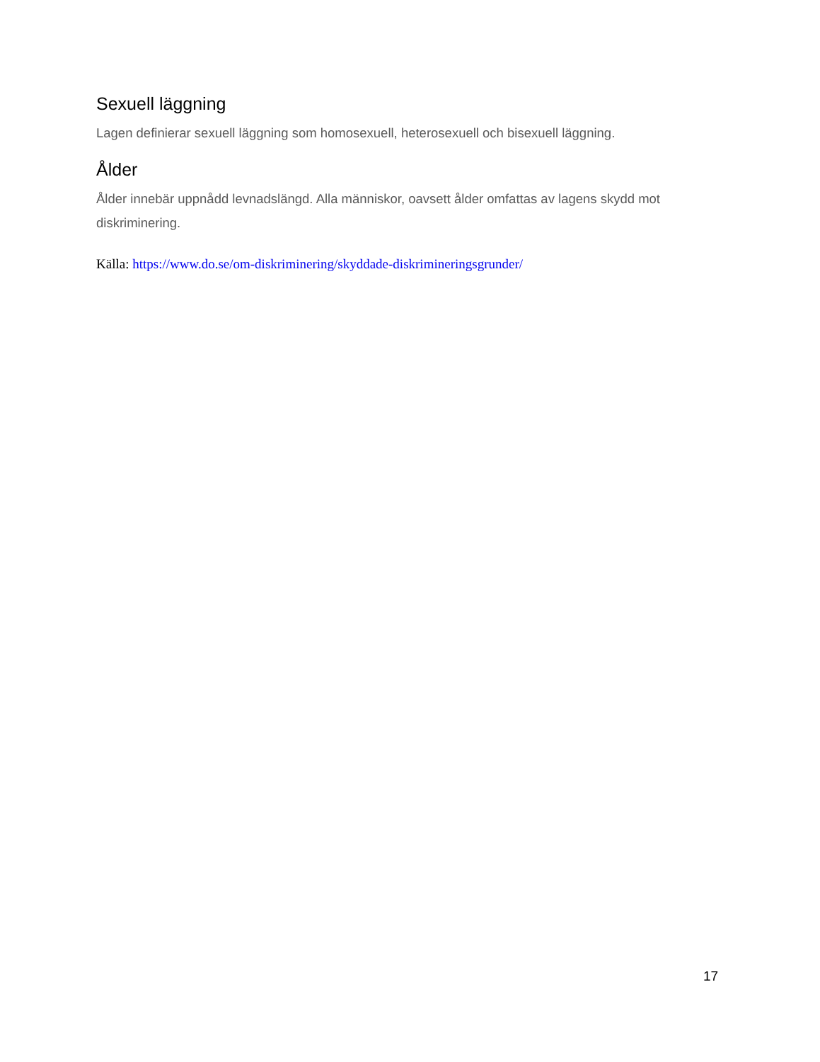Sexuell läggning
Lagen definierar sexuell läggning som homosexuell, heterosexuell och bisexuell läggning.
Ålder
Ålder innebär uppnådd levnadslängd. Alla människor, oavsett ålder omfattas av lagens skydd mot diskriminering.
Källa: https://www.do.se/om-diskriminering/skyddade-diskrimineringsgrunder/
17